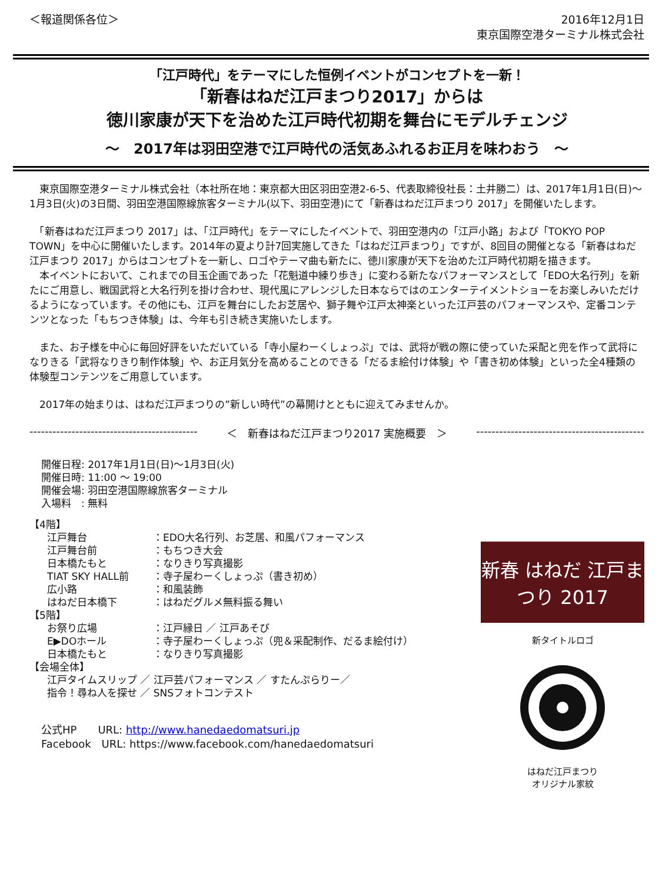＜報道関係各位＞ 2016年12月1日
東京国際空港ターミナル株式会社
「江戸時代」をテーマにした恒例イベントがコンセプトを一新！
「新春はねだ江戸まつり2017」からは
徳川家康が天下を治めた江戸時代初期を舞台にモデルチェンジ
～　2017年は羽田空港で江戸時代の活気あふれるお正月を味わおう　～
　東京国際空港ターミナル株式会社（本社所在地：東京都大田区羽田空港2-6-5、代表取締役社長：土井勝二）は、2017年1月1日(日)～1月3日(火)の3日間、羽田空港国際線旅客ターミナル(以下、羽田空港)にて「新春はねだ江戸まつり 2017」を開催いたします。
　「新春はねだ江戸まつり 2017」は、「江戸時代」をテーマにしたイベントで、羽田空港内の「江戸小路」および「TOKYO POP TOWN」を中心に開催いたします。2014年の夏より計7回実施してきた「はねだ江戸まつり」ですが、8回目の開催となる「新春はねだ江戸まつり 2017」からはコンセプトを一新し、ロゴやテーマ曲も新たに、徳川家康が天下を治めた江戸時代初期を描きます。
　本イベントにおいて、これまでの目玉企画であった「花魁道中練り歩き」に変わる新たなパフォーマンスとして「EDO大名行列」を新たにご用意し、戦国武将と大名行列を掛け合わせ、現代風にアレンジした日本ならではのエンターテイメントショーをお楽しみいただけるようになっています。その他にも、江戸を舞台にしたお芝居や、獅子舞や江戸太神楽といった江戸芸のパフォーマンスや、定番コンテンツとなった「もちつき体験」は、今年も引き続き実施いたします。
　また、お子様を中心に毎回好評をいただいている「寺小屋わーくしょっぷ」では、武将が戦の際に使っていた采配と兜を作って武将になりきる「武将なりきり制作体験」や、お正月気分を高めることのできる「だるま絵付け体験」や「書き初め体験」といった全4種類の体験型コンテンツをご用意しています。
　2017年の始まりは、はねだ江戸まつりの”新しい時代”の幕開けとともに迎えてみませんか。
-------------------------------------------- ＜　新春はねだ江戸まつり2017 実施概要　＞ --------------------------------------------
開催日程: 2017年1月1日(日)～1月3日(火)
開催日時: 11:00 ～ 19:00
開催会場: 羽田空港国際線旅客ターミナル
入場料　: 無料
【4階】
江戸舞台 ：EDO大名行列、お芝居、和風パフォーマンス
江戸舞台前 ：もちつき大会
日本橋たもと ：なりきり写真撮影
TIAT SKY HALL前 ：寺子屋わーくしょっぷ（書き初め）
広小路 ：和風装飾
はねだ日本橋下 ：はねだグルメ無料振る舞い
【5階】
お祭り広場 ：江戸縁日 ／ 江戸あそび
E▶DOホール ：寺子屋わーくしょっぷ（兜＆采配制作、だるま絵付け）
日本橋たもと ：なりきり写真撮影
【会場全体】
江戸タイムスリップ ／ 江戸芸パフォーマンス ／ すたんぷらりー／
指令！尋ね人を探せ ／ SNSフォトコンテスト
公式HP　　URL: http://www.hanedaedomatsuri.jp
Facebook　URL: https://www.facebook.com/hanedaedomatsuri
新春 はねだ 江戸まつり 2017
新タイトルロゴ
はねだ江戸まつり
オリジナル家紋